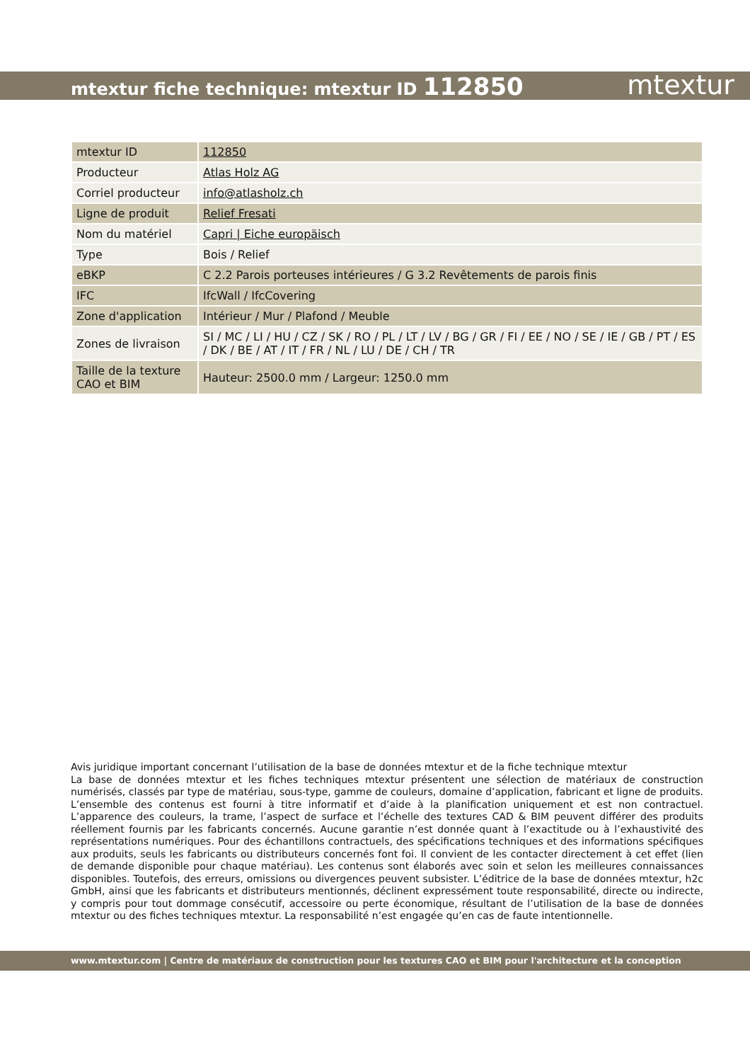mtextur fiche technique: mtextur ID 112850
mtextur
| mtextur ID | 112850 |
| Producteur | Atlas Holz AG |
| Corriel producteur | info@atlasholz.ch |
| Ligne de produit | Relief Fresati |
| Nom du matériel | Capri / Eiche europäisch |
| Type | Bois / Relief |
| eBKP | C 2.2 Parois porteuses intérieures / G 3.2 Revêtements de parois finis |
| IFC | IfcWall / IfcCovering |
| Zone d'application | Intérieur / Mur / Plafond / Meuble |
| Zones de livraison | SI / MC / LI / HU / CZ / SK / RO / PL / LT / LV / BG / GR / FI / EE / NO / SE / IE / GB / PT / ES / DK / BE / AT / IT / FR / NL / LU / DE / CH / TR |
| Taille de la texture CAO et BIM | Hauteur: 2500.0 mm / Largeur: 1250.0 mm |
Avis juridique important concernant l’utilisation de la base de données mtextur et de la fiche technique mtextur
La base de données mtextur et les fiches techniques mtextur présentent une sélection de matériaux de construction numérisés, classés par type de matériau, sous-type, gamme de couleurs, domaine d’application, fabricant et ligne de produits. L’ensemble des contenus est fourni à titre informatif et d’aide à la planification uniquement et est non contractuel. L’apparence des couleurs, la trame, l’aspect de surface et l’échelle des textures CAD & BIM peuvent différer des produits réellement fournis par les fabricants concernés. Aucune garantie n’est donnée quant à l’exactitude ou à l’exhaustivité des représentations numériques. Pour des échantillons contractuels, des spécifications techniques et des informations spécifiques aux produits, seuls les fabricants ou distributeurs concernés font foi. Il convient de les contacter directement à cet effet (lien de demande disponible pour chaque matériau). Les contenus sont élaborés avec soin et selon les meilleures connaissances disponibles. Toutefois, des erreurs, omissions ou divergences peuvent subsister. L’éditrice de la base de données mtextur, h2c GmbH, ainsi que les fabricants et distributeurs mentionnés, déclinent expressément toute responsabilité, directe ou indirecte, y compris pour tout dommage consécutif, accessoire ou perte économique, résultant de l’utilisation de la base de données mtextur ou des fiches techniques mtextur. La responsabilité n’est engagée qu’en cas de faute intentionnelle.
www.mtextur.com | Centre de matériaux de construction pour les textures CAO et BIM pour l'architecture et la conception